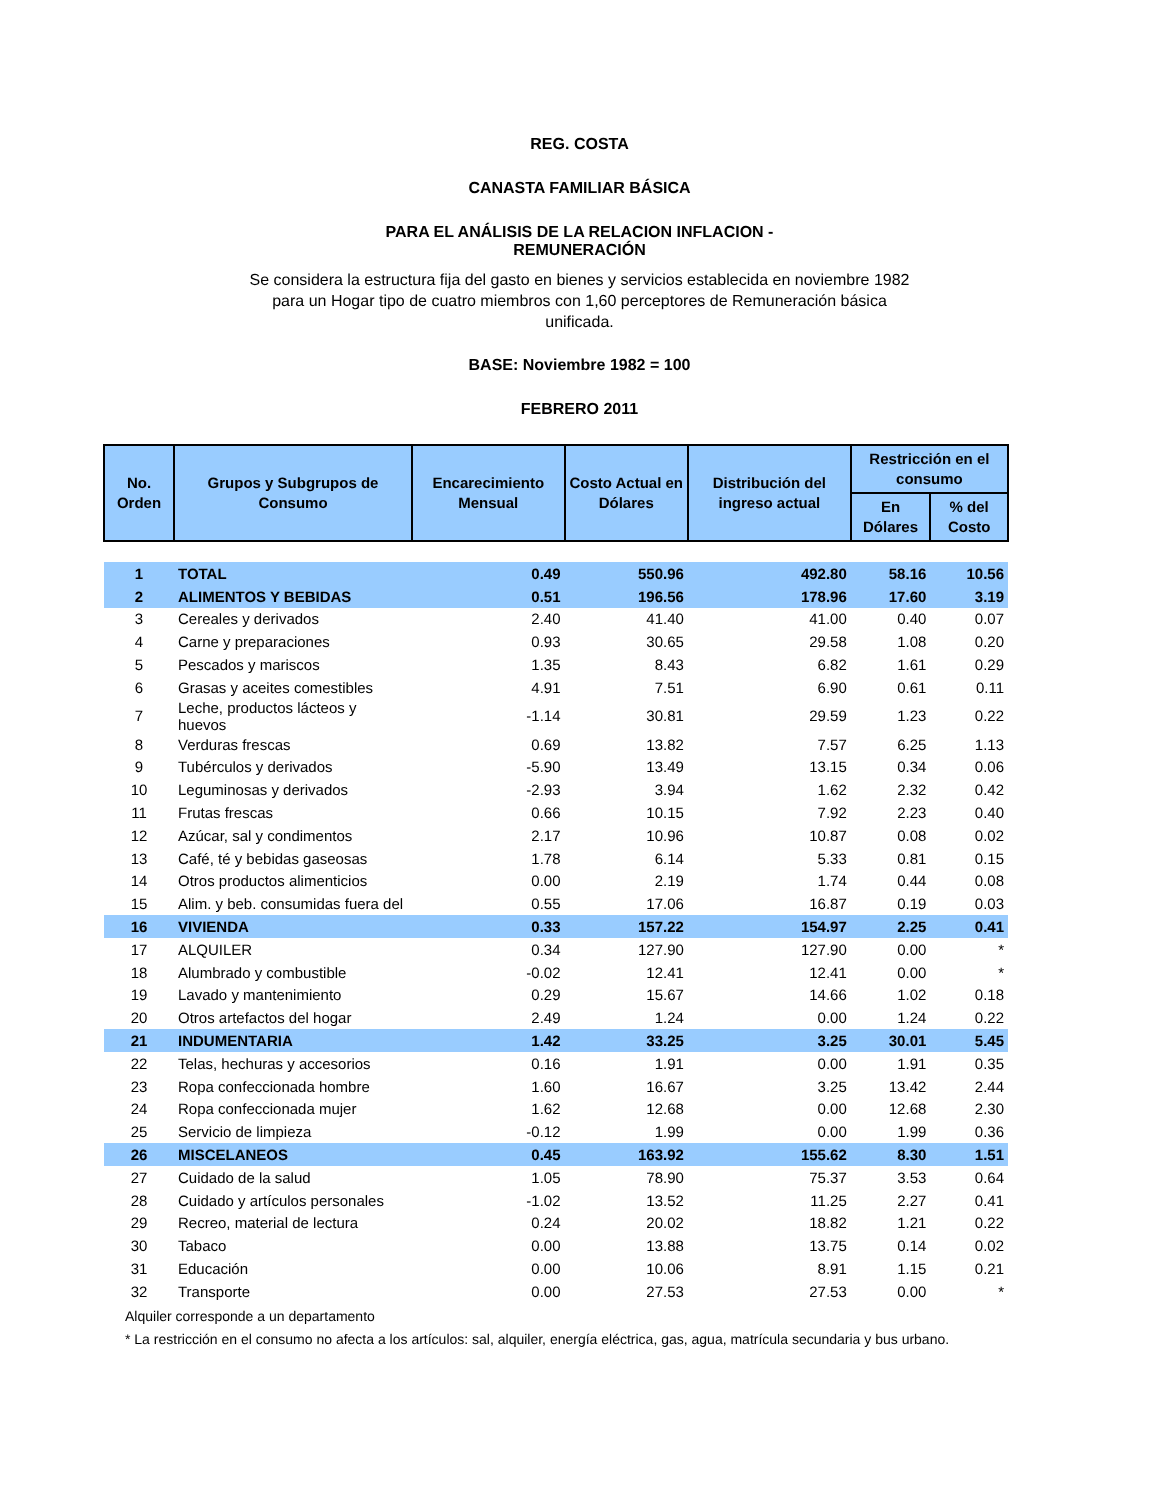REG. COSTA
CANASTA FAMILIAR BÁSICA
PARA EL ANÁLISIS DE LA RELACION INFLACION -
REMUNERACIÓN
Se considera la estructura fija del gasto en bienes y servicios establecida en noviembre 1982 para un Hogar tipo de cuatro miembros con 1,60 perceptores de Remuneración básica unificada.
BASE: Noviembre 1982 = 100
FEBRERO 2011
| No. Orden | Grupos y Subgrupos de Consumo | Encarecimiento Mensual | Costo Actual en Dólares | Distribución del ingreso actual | Restricción en el consumo | |
| --- | --- | --- | --- | --- | --- | --- |
| | | | | | En Dólares | % del Costo |
| 1 | TOTAL | 0.49 | 550.96 | 492.80 | 58.16 | 10.56 |
| 2 | ALIMENTOS Y BEBIDAS | 0.51 | 196.56 | 178.96 | 17.60 | 3.19 |
| 3 | Cereales y derivados | 2.40 | 41.40 | 41.00 | 0.40 | 0.07 |
| 4 | Carne y preparaciones | 0.93 | 30.65 | 29.58 | 1.08 | 0.20 |
| 5 | Pescados y mariscos | 1.35 | 8.43 | 6.82 | 1.61 | 0.29 |
| 6 | Grasas y aceites comestibles | 4.91 | 7.51 | 6.90 | 0.61 | 0.11 |
| 7 | Leche, productos lácteos y huevos | -1.14 | 30.81 | 29.59 | 1.23 | 0.22 |
| 8 | Verduras frescas | 0.69 | 13.82 | 7.57 | 6.25 | 1.13 |
| 9 | Tubérculos y derivados | -5.90 | 13.49 | 13.15 | 0.34 | 0.06 |
| 10 | Leguminosas y derivados | -2.93 | 3.94 | 1.62 | 2.32 | 0.42 |
| 11 | Frutas frescas | 0.66 | 10.15 | 7.92 | 2.23 | 0.40 |
| 12 | Azúcar, sal y condimentos | 2.17 | 10.96 | 10.87 | 0.08 | 0.02 |
| 13 | Café, té y bebidas gaseosas | 1.78 | 6.14 | 5.33 | 0.81 | 0.15 |
| 14 | Otros productos alimenticios | 0.00 | 2.19 | 1.74 | 0.44 | 0.08 |
| 15 | Alim. y beb. consumidas fuera del | 0.55 | 17.06 | 16.87 | 0.19 | 0.03 |
| 16 | VIVIENDA | 0.33 | 157.22 | 154.97 | 2.25 | 0.41 |
| 17 | ALQUILER | 0.34 | 127.90 | 127.90 | 0.00 | * |
| 18 | Alumbrado y combustible | -0.02 | 12.41 | 12.41 | 0.00 | * |
| 19 | Lavado y mantenimiento | 0.29 | 15.67 | 14.66 | 1.02 | 0.18 |
| 20 | Otros artefactos del hogar | 2.49 | 1.24 | 0.00 | 1.24 | 0.22 |
| 21 | INDUMENTARIA | 1.42 | 33.25 | 3.25 | 30.01 | 5.45 |
| 22 | Telas, hechuras y accesorios | 0.16 | 1.91 | 0.00 | 1.91 | 0.35 |
| 23 | Ropa confeccionada hombre | 1.60 | 16.67 | 3.25 | 13.42 | 2.44 |
| 24 | Ropa confeccionada mujer | 1.62 | 12.68 | 0.00 | 12.68 | 2.30 |
| 25 | Servicio de limpieza | -0.12 | 1.99 | 0.00 | 1.99 | 0.36 |
| 26 | MISCELANEOS | 0.45 | 163.92 | 155.62 | 8.30 | 1.51 |
| 27 | Cuidado de la salud | 1.05 | 78.90 | 75.37 | 3.53 | 0.64 |
| 28 | Cuidado y artículos personales | -1.02 | 13.52 | 11.25 | 2.27 | 0.41 |
| 29 | Recreo, material de lectura | 0.24 | 20.02 | 18.82 | 1.21 | 0.22 |
| 30 | Tabaco | 0.00 | 13.88 | 13.75 | 0.14 | 0.02 |
| 31 | Educación | 0.00 | 10.06 | 8.91 | 1.15 | 0.21 |
| 32 | Transporte | 0.00 | 27.53 | 27.53 | 0.00 | * |
Alquiler corresponde a un departamento
* La restricción en el consumo no afecta a los artículos: sal, alquiler, energía eléctrica, gas, agua, matrícula secundaria y bus urbano.